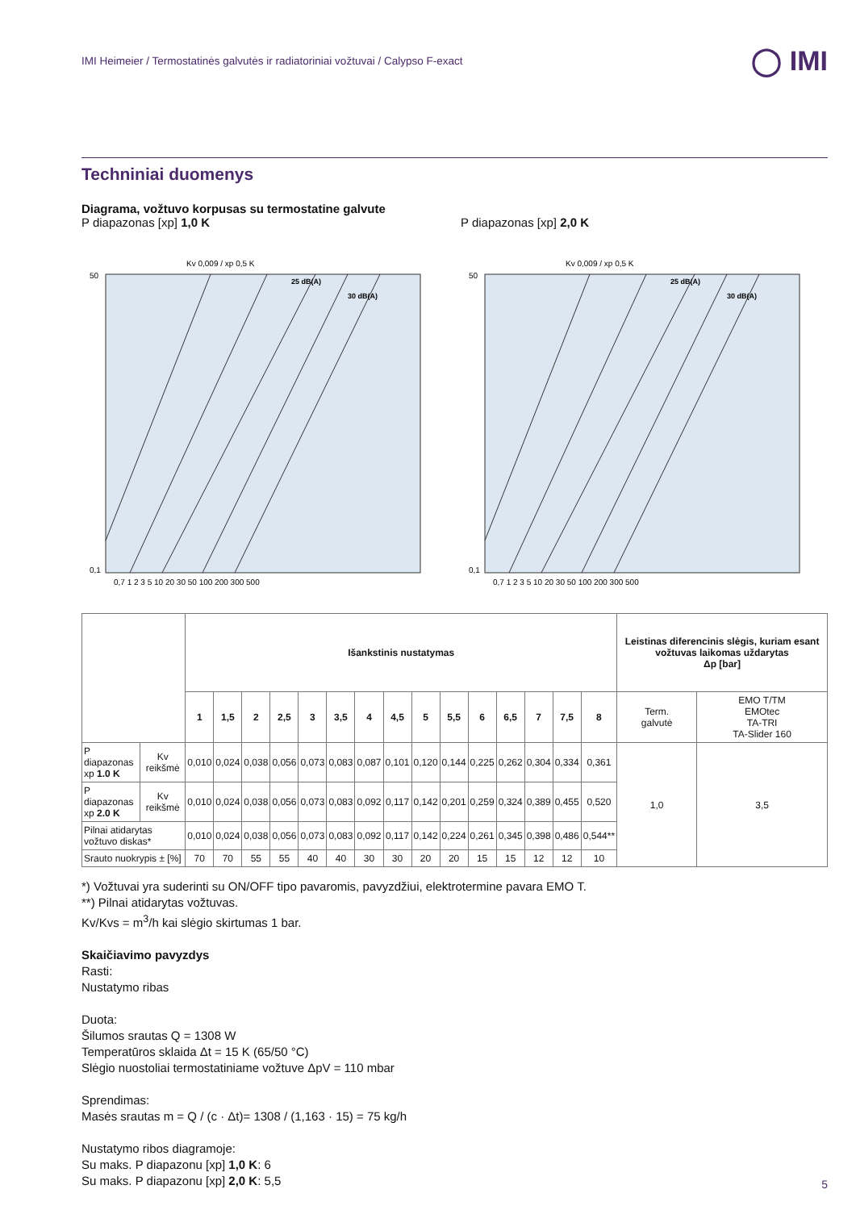IMI Heimeier / Termostatinės galvutės ir radiatoriniai vožtuvai / Calypso F-exact ◯ IMI
Techniniai duomenys
Diagrama, vožtuvo korpusas su termostatine galvute
P diapazonas [xp] 1,0 K
50
0,1
0,7 1 2 3 5 10 20 30 50 100 200 300 500
Kv 0,009 / xp 0,5 K
25 dB(A)
30 dB(A)
P diapazonas [xp] 2,0 K
50
0,1
0,7 1 2 3 5 10 20 30 50 100 200 300 500
Kv 0,009 / xp 0,5 K
25 dB(A)
30 dB(A)
| | | Išankstinis nustatymas | | | | | | | | | | | | | | | Leistinas diferencinis slėgis, kuriam esant vožtuvas laikomas uždarytas Δp [bar] | |
| | | 1 | 1,5 | 2 | 2,5 | 3 | 3,5 | 4 | 4,5 | 5 | 5,5 | 6 | 6,5 | 7 | 7,5 | 8 | Term. galvutė | EMO T/TM EMOtec TA-TRI TA-Slider 160 |
| P diapazonas xp 1.0 K | Kv reikšmė | 0,010 | 0,024 | 0,038 | 0,056 | 0,073 | 0,083 | 0,087 | 0,101 | 0,120 | 0,144 | 0,225 | 0,262 | 0,304 | 0,334 | 0,361 | 1,0 | 3,5 |
| P diapazonas xp 2.0 K | Kv reikšmė | 0,010 | 0,024 | 0,038 | 0,056 | 0,073 | 0,083 | 0,092 | 0,117 | 0,142 | 0,201 | 0,259 | 0,324 | 0,389 | 0,455 | 0,520 | | |
| Pilnai atidarytas vožtuvo diskas* | | 0,010 | 0,024 | 0,038 | 0,056 | 0,073 | 0,083 | 0,092 | 0,117 | 0,142 | 0,224 | 0,261 | 0,345 | 0,398 | 0,486 | 0,544** | | |
| Srauto nuokrypis ± [%] | | 70 | 70 | 55 | 55 | 40 | 40 | 30 | 30 | 20 | 20 | 15 | 15 | 12 | 12 | 10 | | |
*) Vožtuvai yra suderinti su ON/OFF tipo pavaromis, pavyzdžiui, elektrotermine pavara EMO T.
**) Pilnai atidarytas vožtuvas.
Kv/Kvs = m<sup>3</sup>/h kai slėgio skirtumas 1 bar.
Skaičiavimo pavyzdys
Rasti:
Nustatymo ribas
Duota:
Šilumos srautas Q = 1308 W
Temperatūros sklaida Δt = 15 K (65/50 °C)
Slėgio nuostoliai termostatiniame vožtuve ΔpV = 110 mbar
Sprendimas:
Masės srautas m = Q / (c · Δt)= 1308 / (1,163 · 15) = 75 kg/h
Nustatymo ribos diagramoje:
Su maks. P diapazonu [xp] 1,0 K: 6
Su maks. P diapazonu [xp] 2,0 K: 5,5
5